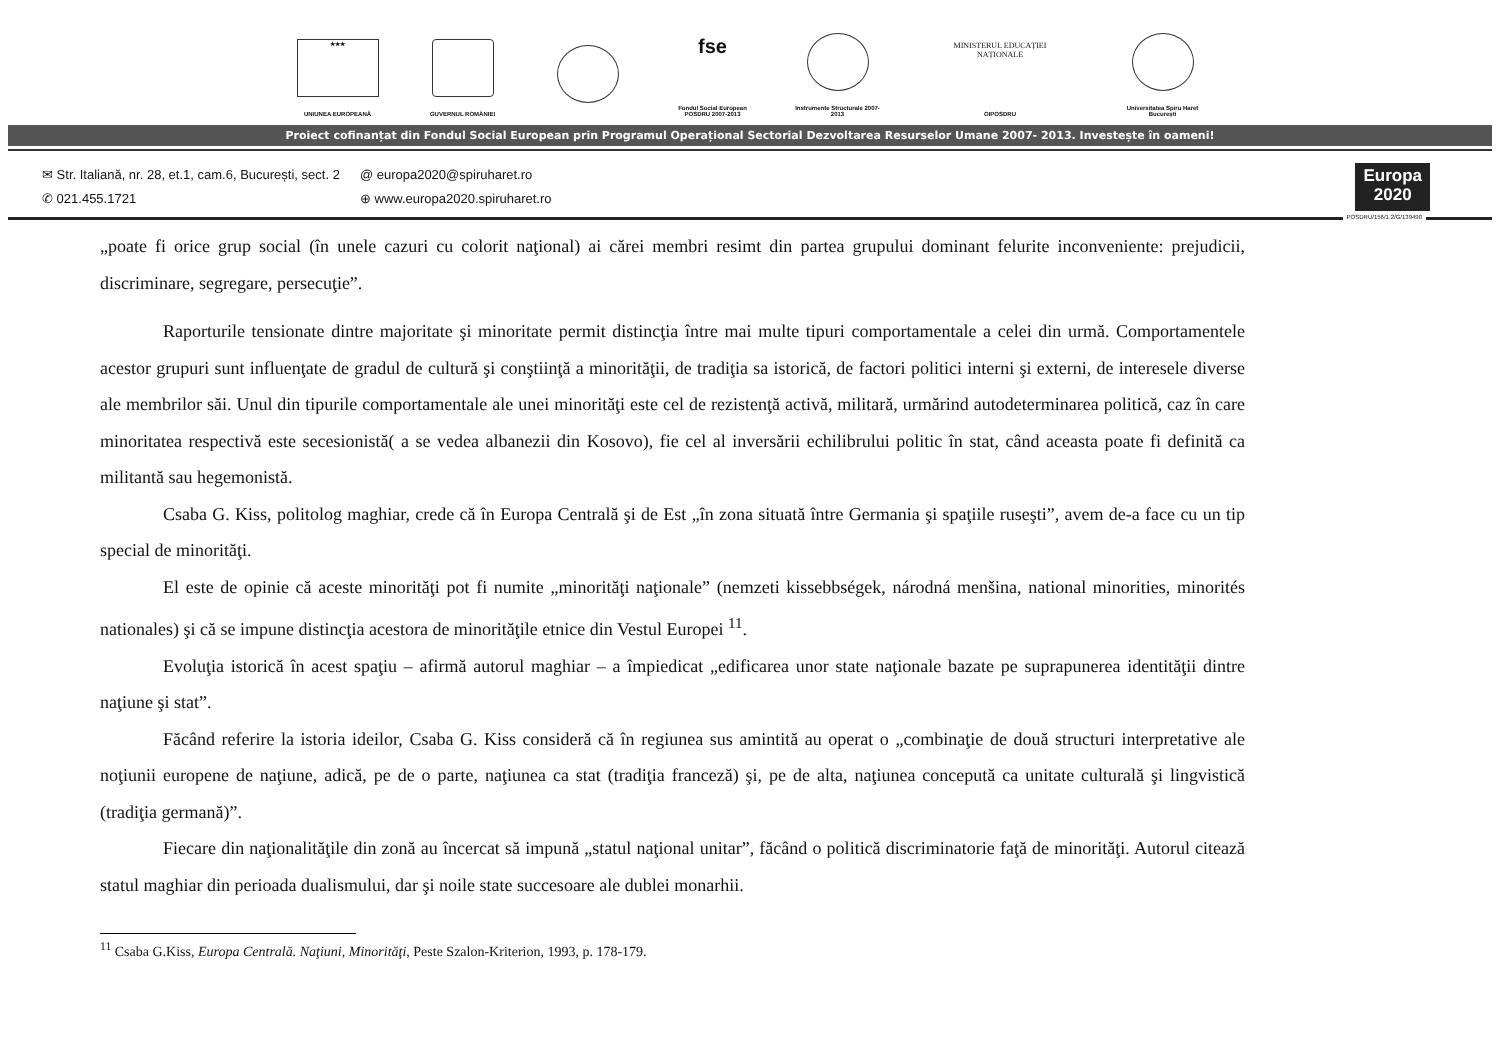★★★
UNIUNEA EUROPEANĂ
GUVERNUL ROMÂNIEI
fse
Fondul Social European POSDRU 2007-2013
Instrumente Structurale 2007-2013
MINISTERUL EDUCAȚIEI NAȚIONALE
OIPOSDRU
Universitatea Spiru Haret București
Proiect cofinanțat din Fondul Social European prin Programul Operațional Sectorial Dezvoltarea Resurselor Umane 2007- 2013. Investește în oameni!
✉ Str. Italiană, nr. 28, et.1, cam.6, București, sect. 2
✆ 021.455.1721
@ europa2020@spiruharet.ro
⊕ www.europa2020.spiruharet.ro
Europa
2020
POSDRU/156/1.2/G/139490
„poate fi orice grup social (în unele cazuri cu colorit naţional) ai cărei membri resimt din partea grupului dominant felurite inconveniente: prejudicii, discriminare, segregare, persecuţie”.
Raporturile tensionate dintre majoritate şi minoritate permit distincţia între mai multe tipuri comportamentale a celei din urmă. Comportamentele acestor grupuri sunt influenţate de gradul de cultură şi conştiinţă a minorităţii, de tradiţia sa istorică, de factori politici interni şi externi, de interesele diverse ale membrilor săi. Unul din tipurile comportamentale ale unei minorităţi este cel de rezistenţă activă, militară, urmărind autodeterminarea politică, caz în care minoritatea respectivă este secesionistă( a se vedea albanezii din Kosovo), fie cel al inversării echilibrului politic în stat, când aceasta poate fi definită ca militantă sau hegemonistă.
Csaba G. Kiss, politolog maghiar, crede că în Europa Centrală şi de Est „în zona situată între Germania şi spaţiile ruseşti”, avem de-a face cu un tip special de minorităţi.
El este de opinie că aceste minorităţi pot fi numite „minorităţi naţionale” (nemzeti kissebbségek, národná menšina, national minorities, minorités nationales) şi că se impune distincţia acestora de minorităţile etnice din Vestul Europei <sup>11</sup>.
Evoluţia istorică în acest spaţiu – afirmă autorul maghiar – a împiedicat „edificarea unor state naţionale bazate pe suprapunerea identităţii dintre naţiune şi stat”.
Făcând referire la istoria ideilor, Csaba G. Kiss consideră că în regiunea sus amintită au operat o „combinaţie de două structuri interpretative ale noţiunii europene de naţiune, adică, pe de o parte, naţiunea ca stat (tradiţia franceză) şi, pe de alta, naţiunea concepută ca unitate culturală şi lingvistică (tradiţia germană)”.
Fiecare din naţionalităţile din zonă au încercat să impună „statul naţional unitar”, făcând o politică discriminatorie faţă de minorităţi. Autorul citează statul maghiar din perioada dualismului, dar şi noile state succesoare ale dublei monarhii.
<sup>11</sup> Csaba G.Kiss, Europa Centrală. Naţiuni, Minorităţi, Peste Szalon-Kriterion, 1993, p. 178-179.